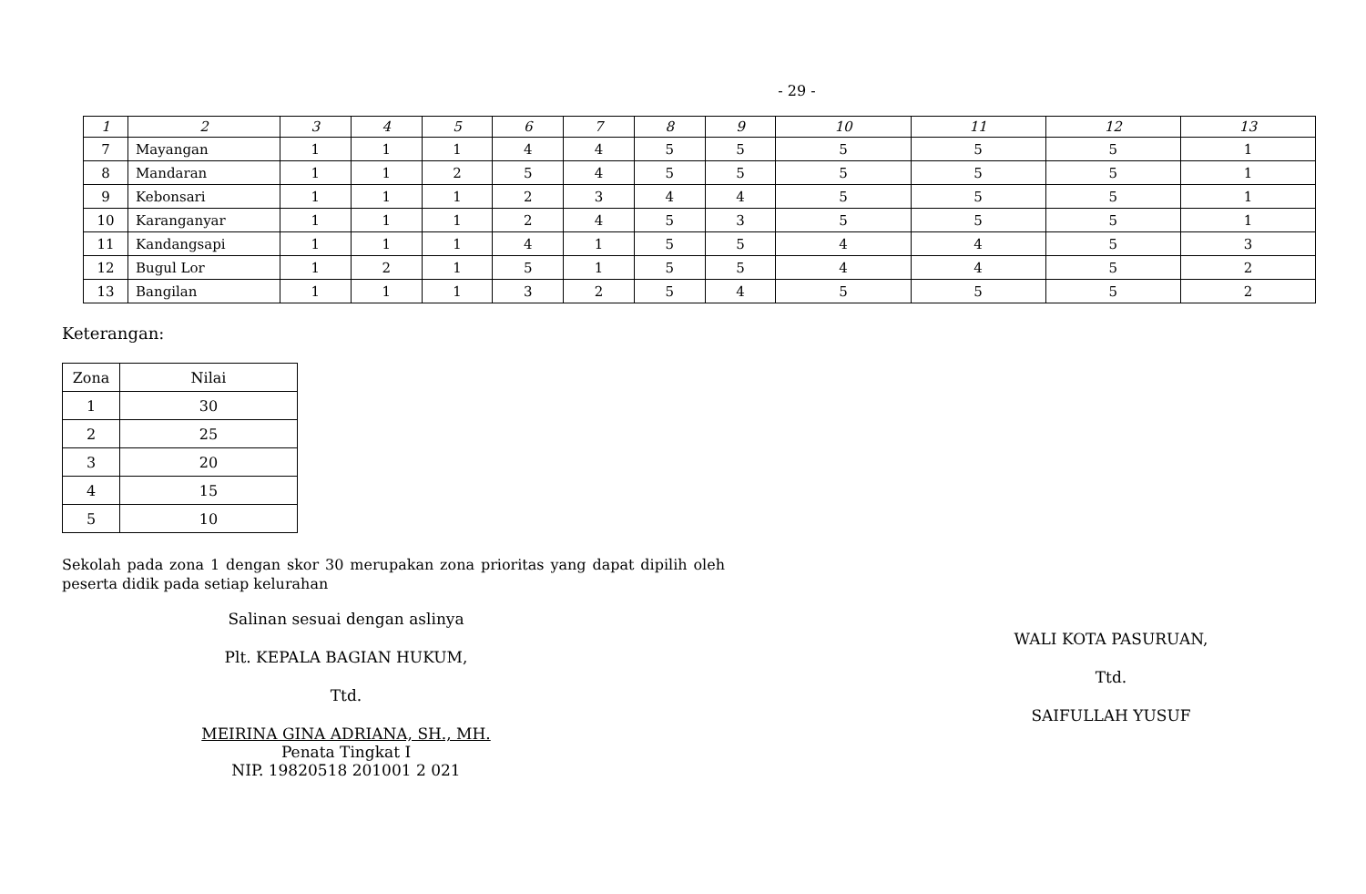- 29 -
| 1 | 2 | 3 | 4 | 5 | 6 | 7 | 8 | 9 | 10 | 11 | 12 | 13 |
| 7 | Mayangan | 1 | 1 | 1 | 4 | 4 | 5 | 5 | 5 | 5 | 5 | 1 |
| 8 | Mandaran | 1 | 1 | 2 | 5 | 4 | 5 | 5 | 5 | 5 | 5 | 1 |
| 9 | Kebonsari | 1 | 1 | 1 | 2 | 3 | 4 | 4 | 5 | 5 | 5 | 1 |
| 10 | Karanganyar | 1 | 1 | 1 | 2 | 4 | 5 | 3 | 5 | 5 | 5 | 1 |
| 11 | Kandangsapi | 1 | 1 | 1 | 4 | 1 | 5 | 5 | 4 | 4 | 5 | 3 |
| 12 | Bugul Lor | 1 | 2 | 1 | 5 | 1 | 5 | 5 | 4 | 4 | 5 | 2 |
| 13 | Bangilan | 1 | 1 | 1 | 3 | 2 | 5 | 4 | 5 | 5 | 5 | 2 |
Keterangan:
| Zona | Nilai |
| 1 | 30 |
| 2 | 25 |
| 3 | 20 |
| 4 | 15 |
| 5 | 10 |
Sekolah pada zona 1 dengan skor 30 merupakan zona prioritas yang dapat dipilih oleh peserta didik pada setiap kelurahan
Salinan sesuai dengan aslinya
Plt. KEPALA BAGIAN HUKUM,
Ttd.
MEIRINA GINA ADRIANA, SH., MH.
Penata Tingkat I
NIP. 19820518 201001 2 021
WALI KOTA PASURUAN,
Ttd.
SAIFULLAH YUSUF